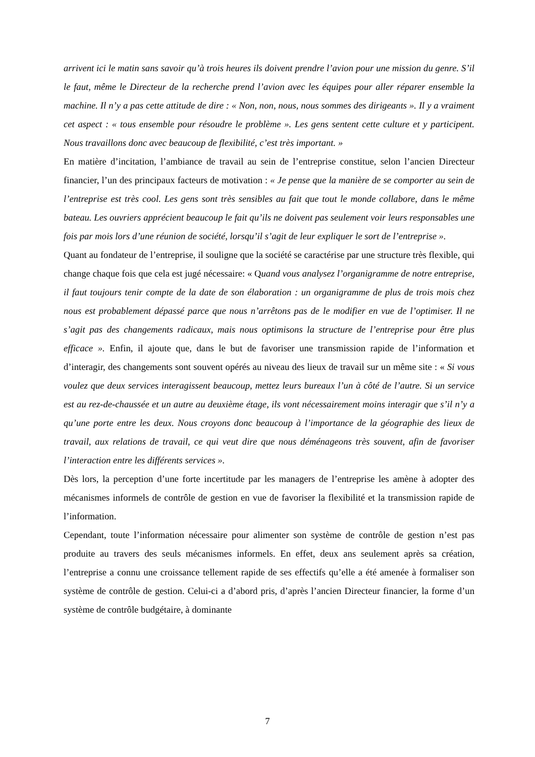arrivent ici le matin sans savoir qu’à trois heures ils doivent prendre l’avion pour une mission du genre. S’il le faut, même le Directeur de la recherche prend l’avion avec les équipes pour aller réparer ensemble la machine. Il n’y a pas cette attitude de dire : « Non, non, nous, nous sommes des dirigeants ». Il y a vraiment cet aspect : « tous ensemble pour résoudre le problème ». Les gens sentent cette culture et y participent. Nous travaillons donc avec beaucoup de flexibilité, c’est très important. »
En matière d’incitation, l’ambiance de travail au sein de l’entreprise constitue, selon l’ancien Directeur financier, l’un des principaux facteurs de motivation : « Je pense que la manière de se comporter au sein de l’entreprise est très cool. Les gens sont très sensibles au fait que tout le monde collabore, dans le même bateau. Les ouvriers apprécient beaucoup le fait qu’ils ne doivent pas seulement voir leurs responsables une fois par mois lors d’une réunion de société, lorsqu’il s’agit de leur expliquer le sort de l’entreprise ».
Quant au fondateur de l’entreprise, il souligne que la société se caractérise par une structure très flexible, qui change chaque fois que cela est jugé nécessaire: « Quand vous analysez l’organigramme de notre entreprise, il faut toujours tenir compte de la date de son élaboration : un organigramme de plus de trois mois chez nous est probablement dépassé parce que nous n’arrêtons pas de le modifier en vue de l’optimiser. Il ne s’agit pas des changements radicaux, mais nous optimisons la structure de l’entreprise pour être plus efficace ». Enfin, il ajoute que, dans le but de favoriser une transmission rapide de l’information et d’interagir, des changements sont souvent opérés au niveau des lieux de travail sur un même site : « Si vous voulez que deux services interagissent beaucoup, mettez leurs bureaux l’un à côté de l’autre. Si un service est au rez-de-chaussée et un autre au deuxième étage, ils vont nécessairement moins interagir que s’il n’y a qu’une porte entre les deux. Nous croyons donc beaucoup à l’importance de la géographie des lieux de travail, aux relations de travail, ce qui veut dire que nous déménageons très souvent, afin de favoriser l’interaction entre les différents services ».
Dès lors, la perception d’une forte incertitude par les managers de l’entreprise les amène à adopter des mécanismes informels de contrôle de gestion en vue de favoriser la flexibilité et la transmission rapide de l’information.
Cependant, toute l’information nécessaire pour alimenter son système de contrôle de gestion n’est pas produite au travers des seuls mécanismes informels. En effet, deux ans seulement après sa création, l’entreprise a connu une croissance tellement rapide de ses effectifs qu’elle a été amenée à formaliser son système de contrôle de gestion. Celui-ci a d’abord pris, d’après l’ancien Directeur financier, la forme d’un système de contrôle budgétaire, à dominante
7